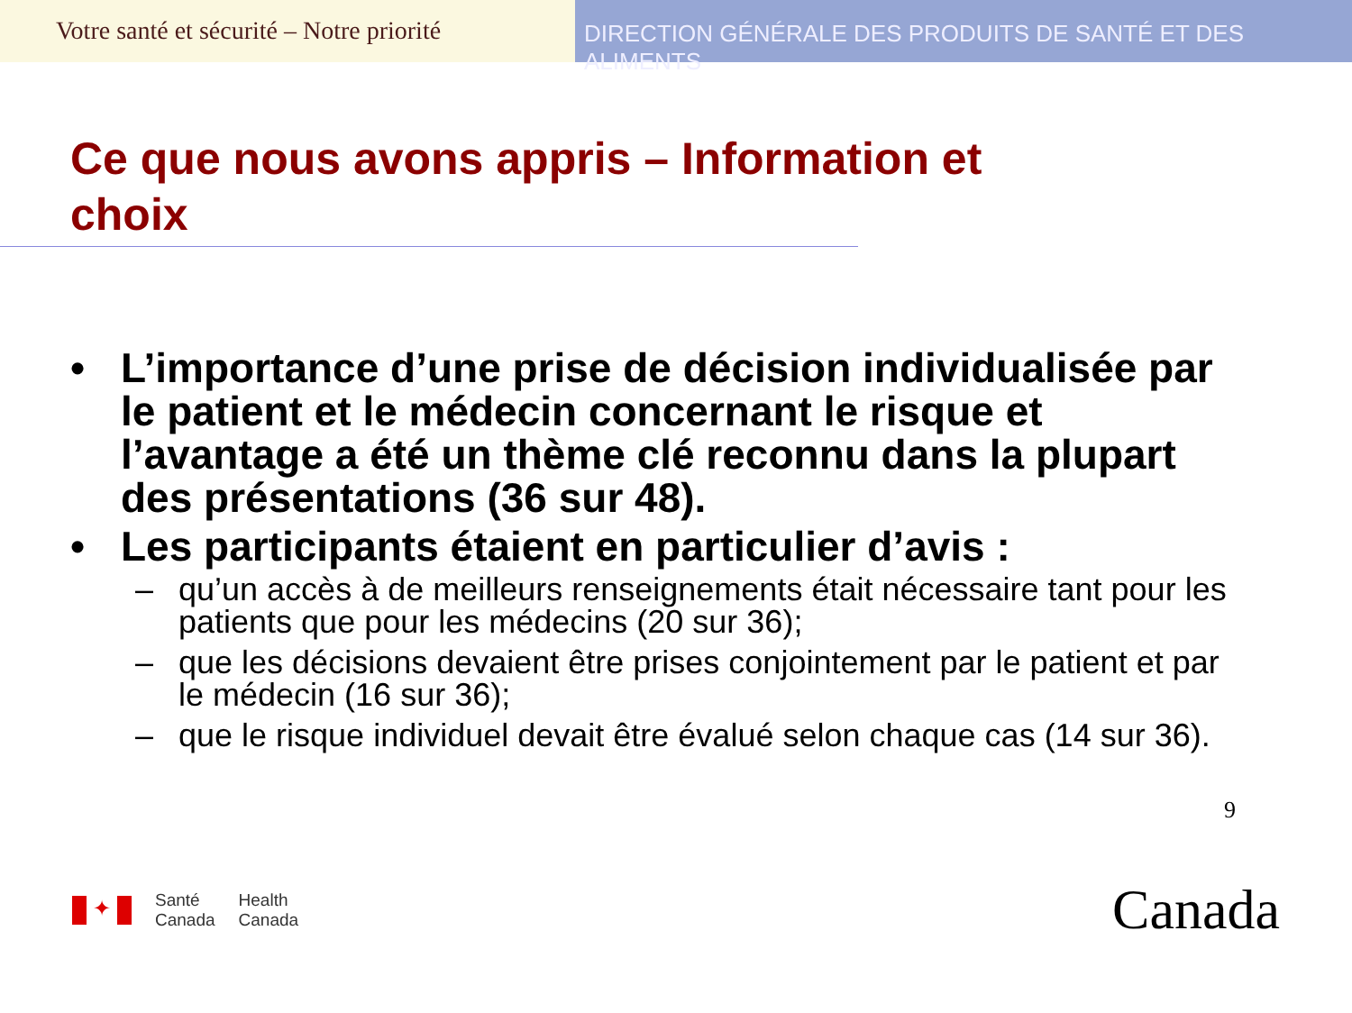Votre santé et sécurité – Notre priorité
DIRECTION GÉNÉRALE DES PRODUITS DE SANTÉ ET DES ALIMENTS
Ce que nous avons appris – Information et choix
• L’importance d’une prise de décision individualisée par le patient et le médecin concernant le risque et l’avantage a été un thème clé reconnu dans la plupart des présentations (36 sur 48).
• Les participants étaient en particulier d’avis :
– qu’un accès à de meilleurs renseignements était nécessaire tant pour les patients que pour les médecins (20 sur 36);
– que les décisions devaient être prises conjointement par le patient et par le médecin (16 sur 36);
– que le risque individuel devait être évalué selon chaque cas (14 sur 36).
9
✦
Santé
Canada
Health
Canada
Canada